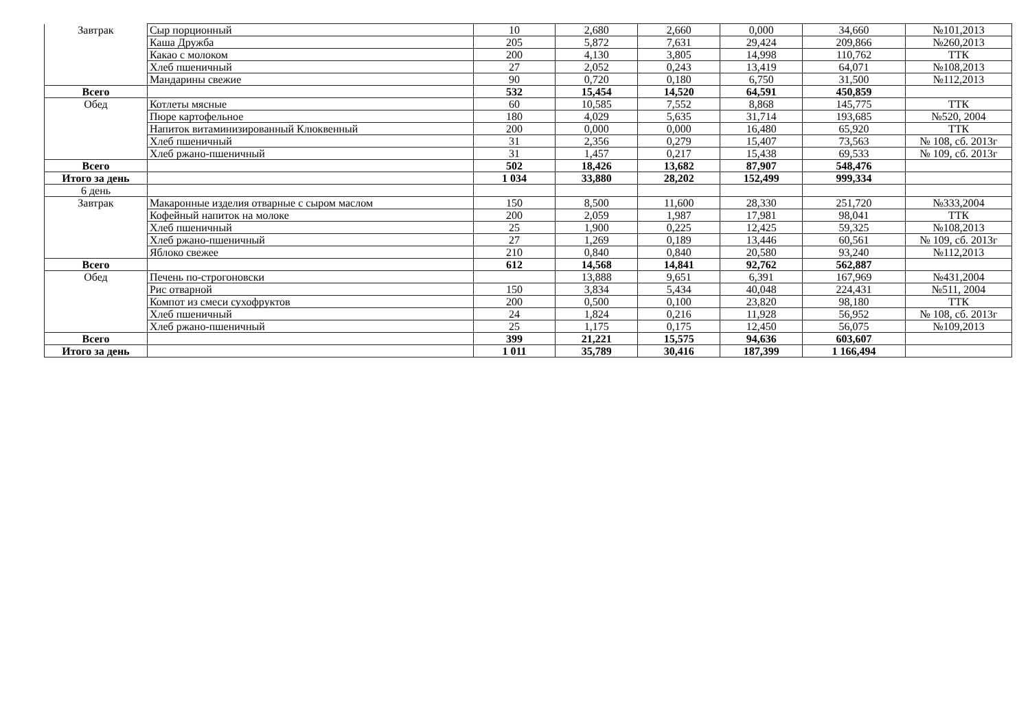| Завтрак | Сыр порционный | 10 | 2,680 | 2,660 | 0,000 | 34,660 | №101,2013 |
| | Каша Дружба | 205 | 5,872 | 7,631 | 29,424 | 209,866 | №260,2013 |
| | Какао с молоком | 200 | 4,130 | 3,805 | 14,998 | 110,762 | ТТК |
| | Хлеб пшеничный | 27 | 2,052 | 0,243 | 13,419 | 64,071 | №108,2013 |
| | Мандарины свежие | 90 | 0,720 | 0,180 | 6,750 | 31,500 | №112,2013 |
| Всего | | 532 | 15,454 | 14,520 | 64,591 | 450,859 | |
| Обед | Котлеты мясные | 60 | 10,585 | 7,552 | 8,868 | 145,775 | ТТК |
| | Пюре картофельное | 180 | 4,029 | 5,635 | 31,714 | 193,685 | №520, 2004 |
| | Напиток витаминизированный Клюквенный | 200 | 0,000 | 0,000 | 16,480 | 65,920 | ТТК |
| | Хлеб пшеничный | 31 | 2,356 | 0,279 | 15,407 | 73,563 | № 108, сб. 2013г |
| | Хлеб ржано-пшеничный | 31 | 1,457 | 0,217 | 15,438 | 69,533 | № 109, сб. 2013г |
| Всего | | 502 | 18,426 | 13,682 | 87,907 | 548,476 | |
| Итого за день | | 1 034 | 33,880 | 28,202 | 152,499 | 999,334 | |
| 6 день | | | | | | | |
| Завтрак | Макаронные изделия отварные с сыром маслом | 150 | 8,500 | 11,600 | 28,330 | 251,720 | №333,2004 |
| | Кофейный напиток на молоке | 200 | 2,059 | 1,987 | 17,981 | 98,041 | ТТК |
| | Хлеб пшеничный | 25 | 1,900 | 0,225 | 12,425 | 59,325 | №108,2013 |
| | Хлеб ржано-пшеничный | 27 | 1,269 | 0,189 | 13,446 | 60,561 | № 109, сб. 2013г |
| | Яблоко свежее | 210 | 0,840 | 0,840 | 20,580 | 93,240 | №112,2013 |
| Всего | | 612 | 14,568 | 14,841 | 92,762 | 562,887 | |
| Обед | Печень по-строгоновски | | 13,888 | 9,651 | 6,391 | 167,969 | №431,2004 |
| | Рис отварной | 150 | 3,834 | 5,434 | 40,048 | 224,431 | №511, 2004 |
| | Компот из смеси сухофруктов | 200 | 0,500 | 0,100 | 23,820 | 98,180 | ТТК |
| | Хлеб пшеничный | 24 | 1,824 | 0,216 | 11,928 | 56,952 | № 108, сб. 2013г |
| | Хлеб ржано-пшеничный | 25 | 1,175 | 0,175 | 12,450 | 56,075 | №109,2013 |
| Всего | | 399 | 21,221 | 15,575 | 94,636 | 603,607 | |
| Итого за день | | 1 011 | 35,789 | 30,416 | 187,399 | 1 166,494 | |